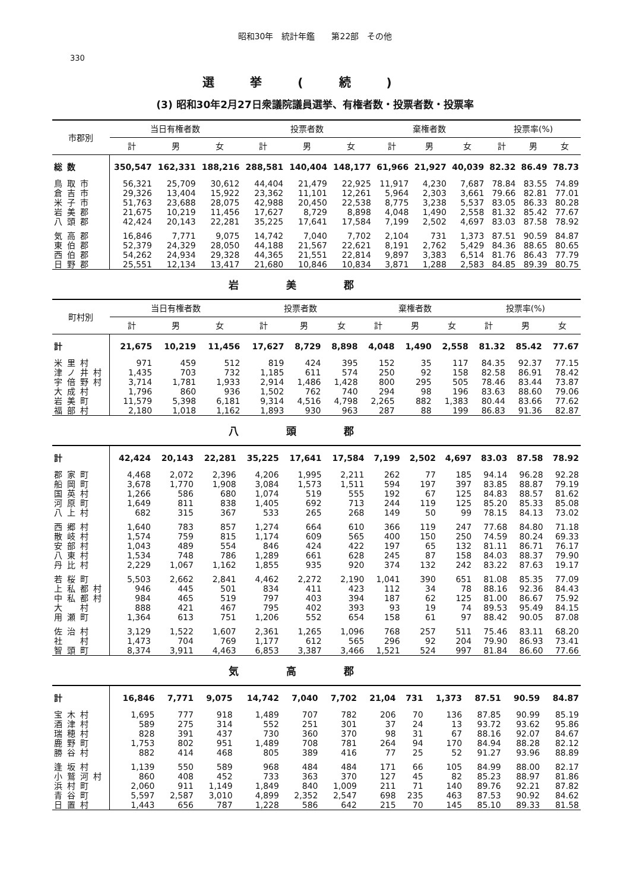昭和30年　統計年鑑　　第22部　その他
330
選挙(続)
(3) 昭和30年2月27日衆議院議員選挙、有権者数・投票者数・投票率
| 市郡別 | 当日有権者数 | | | 投票者数 | | | 棄権者数 | | | 投票率(%) | | |
| --- | --- | --- | --- | --- | --- | --- | --- | --- | --- | --- | --- | --- |
| | 計 | 男 | 女 | 計 | 男 | 女 | 計 | 男 | 女 | 計 | 男 | 女 |
| 総数 | 350,547 | 162,331 | 188,216 | 288,581 | 140,404 | 148,177 | 61,966 | 21,927 | 40,039 | 82.32 | 86.49 | 78.73 |
| 鳥取市 | 56,321 | 25,709 | 30,612 | 44,404 | 21,479 | 22,925 | 11,917 | 4,230 | 7,687 | 78.84 | 83.55 | 74.89 |
| 倉吉市 | 29,326 | 13,404 | 15,922 | 23,362 | 11,101 | 12,261 | 5,964 | 2,303 | 3,661 | 79.66 | 82.81 | 77.01 |
| 米子市 | 51,763 | 23,688 | 28,075 | 42,988 | 20,450 | 22,538 | 8,775 | 3,238 | 5,537 | 83.05 | 86.33 | 80.28 |
| 岩美郡 | 21,675 | 10,219 | 11,456 | 17,627 | 8,729 | 8,898 | 4,048 | 1,490 | 2,558 | 81.32 | 85.42 | 77.67 |
| 八頭郡 | 42,424 | 20,143 | 22,281 | 35,225 | 17,641 | 17,584 | 7,199 | 2,502 | 4,697 | 83.03 | 87.58 | 78.92 |
| 気高郡 | 16,846 | 7,771 | 9,075 | 14,742 | 7,040 | 7,702 | 2,104 | 731 | 1,373 | 87.51 | 90.59 | 84.87 |
| 東伯郡 | 52,379 | 24,329 | 28,050 | 44,188 | 21,567 | 22,621 | 8,191 | 2,762 | 5,429 | 84.36 | 88.65 | 80.65 |
| 西伯郡 | 54,262 | 24,934 | 29,328 | 44,365 | 21,551 | 22,814 | 9,897 | 3,383 | 6,514 | 81.76 | 86.43 | 77.79 |
| 日野郡 | 25,551 | 12,134 | 13,417 | 21,680 | 10,846 | 10,834 | 3,871 | 1,288 | 2,583 | 84.85 | 89.39 | 80.75 |
岩美郡
| 町村別 | 当日有権者数 | | | 投票者数 | | | 棄権者数 | | | 投票率(%) | | |
| --- | --- | --- | --- | --- | --- | --- | --- | --- | --- | --- | --- | --- |
| | 計 | 男 | 女 | 計 | 男 | 女 | 計 | 男 | 女 | 計 | 男 | 女 |
| 計 | 21,675 | 10,219 | 11,456 | 17,627 | 8,729 | 8,898 | 4,048 | 1,490 | 2,558 | 81.32 | 85.42 | 77.67 |
| 米里村 | 971 | 459 | 512 | 819 | 424 | 395 | 152 | 35 | 117 | 84.35 | 92.37 | 77.15 |
| 津ノ井村 | 1,435 | 703 | 732 | 1,185 | 611 | 574 | 250 | 92 | 158 | 82.58 | 86.91 | 78.42 |
| 宇倍野村 | 3,714 | 1,781 | 1,933 | 2,914 | 1,486 | 1,428 | 800 | 295 | 505 | 78.46 | 83.44 | 73.87 |
| 大成村 | 1,796 | 860 | 936 | 1,502 | 762 | 740 | 294 | 98 | 196 | 83.63 | 88.60 | 79.06 |
| 岩美町 | 11,579 | 5,398 | 6,181 | 9,314 | 4,516 | 4,798 | 2,265 | 882 | 1,383 | 80.44 | 83.66 | 77.62 |
| 福部村 | 2,180 | 1,018 | 1,162 | 1,893 | 930 | 963 | 287 | 88 | 199 | 86.83 | 91.36 | 82.87 |
八頭郡
| 計 | 42,424 | 20,143 | 22,281 | 35,225 | 17,641 | 17,584 | 7,199 | 2,502 | 4,697 | 83.03 | 87.58 | 78.92 |
| 郡家町 | 4,468 | 2,072 | 2,396 | 4,206 | 1,995 | 2,211 | 262 | 77 | 185 | 94.14 | 96.28 | 92.28 |
| 船岡町 | 3,678 | 1,770 | 1,908 | 3,084 | 1,573 | 1,511 | 594 | 197 | 397 | 83.85 | 88.87 | 79.19 |
| 国英村 | 1,266 | 586 | 680 | 1,074 | 519 | 555 | 192 | 67 | 125 | 84.83 | 88.57 | 81.62 |
| 河原町 | 1,649 | 811 | 838 | 1,405 | 692 | 713 | 244 | 119 | 125 | 85.20 | 85.33 | 85.08 |
| 八上村 | 682 | 315 | 367 | 533 | 265 | 268 | 149 | 50 | 99 | 78.15 | 84.13 | 73.02 |
| 西郷村 | 1,640 | 783 | 857 | 1,274 | 664 | 610 | 366 | 119 | 247 | 77.68 | 84.80 | 71.18 |
| 散岐村 | 1,574 | 759 | 815 | 1,174 | 609 | 565 | 400 | 150 | 250 | 74.59 | 80.24 | 69.33 |
| 安部村 | 1,043 | 489 | 554 | 846 | 424 | 422 | 197 | 65 | 132 | 81.11 | 86.71 | 76.17 |
| 八東村 | 1,534 | 748 | 786 | 1,289 | 661 | 628 | 245 | 87 | 158 | 84.03 | 88.37 | 79.90 |
| 丹比村 | 2,229 | 1,067 | 1,162 | 1,855 | 935 | 920 | 374 | 132 | 242 | 83.22 | 87.63 | 19.17 |
| 若桜町 | 5,503 | 2,662 | 2,841 | 4,462 | 2,272 | 2,190 | 1,041 | 390 | 651 | 81.08 | 85.35 | 77.09 |
| 上私都村 | 946 | 445 | 501 | 834 | 411 | 423 | 112 | 34 | 78 | 88.16 | 92.36 | 84.43 |
| 中私都村 | 984 | 465 | 519 | 797 | 403 | 394 | 187 | 62 | 125 | 81.00 | 86.67 | 75.92 |
| 大 村 | 888 | 421 | 467 | 795 | 402 | 393 | 93 | 19 | 74 | 89.53 | 95.49 | 84.15 |
| 用瀬町 | 1,364 | 613 | 751 | 1,206 | 552 | 654 | 158 | 61 | 97 | 88.42 | 90.05 | 87.08 |
| 佐治村 | 3,129 | 1,522 | 1,607 | 2,361 | 1,265 | 1,096 | 768 | 257 | 511 | 75.46 | 83.11 | 68.20 |
| 社 村 | 1,473 | 704 | 769 | 1,177 | 612 | 565 | 296 | 92 | 204 | 79.90 | 86.93 | 73.41 |
| 智頭町 | 8,374 | 3,911 | 4,463 | 6,853 | 3,387 | 3,466 | 1,521 | 524 | 997 | 81.84 | 86.60 | 77.66 |
気高郡
| 計 | 16,846 | 7,771 | 9,075 | 14,742 | 7,040 | 7,702 | 21,04 | 731 | 1,373 | 87.51 | 90.59 | 84.87 |
| 宝木村 | 1,695 | 777 | 918 | 1,489 | 707 | 782 | 206 | 70 | 136 | 87.85 | 90.99 | 85.19 |
| 酒津村 | 589 | 275 | 314 | 552 | 251 | 301 | 37 | 24 | 13 | 93.72 | 93.62 | 95.86 |
| 瑞穂村 | 828 | 391 | 437 | 730 | 360 | 370 | 98 | 31 | 67 | 88.16 | 92.07 | 84.67 |
| 鹿野町 | 1,753 | 802 | 951 | 1,489 | 708 | 781 | 264 | 94 | 170 | 84.94 | 88.28 | 82.12 |
| 勝谷村 | 882 | 414 | 468 | 805 | 389 | 416 | 77 | 25 | 52 | 91.27 | 93.96 | 88.89 |
| 逢坂村 | 1,139 | 550 | 589 | 968 | 484 | 484 | 171 | 66 | 105 | 84.99 | 88.00 | 82.17 |
| 小鷲河村 | 860 | 408 | 452 | 733 | 363 | 370 | 127 | 45 | 82 | 85.23 | 88.97 | 81.86 |
| 浜村町 | 2,060 | 911 | 1,149 | 1,849 | 840 | 1,009 | 211 | 71 | 140 | 89.76 | 92.21 | 87.82 |
| 青谷町 | 5,597 | 2,587 | 3,010 | 4,899 | 2,352 | 2,547 | 698 | 235 | 463 | 87.53 | 90.92 | 84.62 |
| 日置村 | 1,443 | 656 | 787 | 1,228 | 586 | 642 | 215 | 70 | 145 | 85.10 | 89.33 | 81.58 |